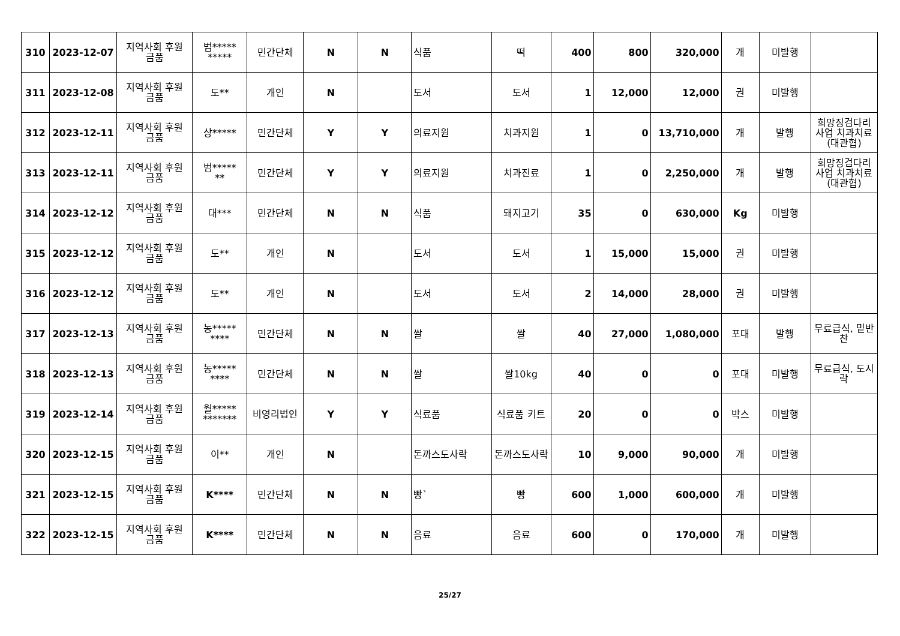| 310 | 2023-12-07 | 지역사회 후원 금품 | 범***** ***** | 민간단체 | N | N | 식품 | 떡 | 400 | 800 | 320,000 | 개 | 미발행 | |
| 311 | 2023-12-08 | 지역사회 후원 금품 | 도** | 개인 | N | | 도서 | 도서 | 1 | 12,000 | 12,000 | 권 | 미발행 | |
| 312 | 2023-12-11 | 지역사회 후원 금품 | 상***** | 민간단체 | Y | Y | 의료지원 | 치과지원 | 1 | 0 | 13,710,000 | 개 | 발행 | 희망징검다리 사업 치과치료(대관협) |
| 313 | 2023-12-11 | 지역사회 후원 금품 | 범***** ** | 민간단체 | Y | Y | 의료지원 | 치과진료 | 1 | 0 | 2,250,000 | 개 | 발행 | 희망징검다리 사업 치과치료(대관협) |
| 314 | 2023-12-12 | 지역사회 후원 금품 | 대*** | 민간단체 | N | N | 식품 | 돼지고기 | 35 | 0 | 630,000 | Kg | 미발행 | |
| 315 | 2023-12-12 | 지역사회 후원 금품 | 도** | 개인 | N | | 도서 | 도서 | 1 | 15,000 | 15,000 | 권 | 미발행 | |
| 316 | 2023-12-12 | 지역사회 후원 금품 | 도** | 개인 | N | | 도서 | 도서 | 2 | 14,000 | 28,000 | 권 | 미발행 | |
| 317 | 2023-12-13 | 지역사회 후원 금품 | 농***** **** | 민간단체 | N | N | 쌀 | 쌀 | 40 | 27,000 | 1,080,000 | 포대 | 발행 | 무료급식, 밑반찬 |
| 318 | 2023-12-13 | 지역사회 후원 금품 | 농***** **** | 민간단체 | N | N | 쌀 | 쌀10kg | 40 | 0 | 0 | 포대 | 미발행 | 무료급식, 도시락 |
| 319 | 2023-12-14 | 지역사회 후원 금품 | 월***** ******* | 비영리법인 | Y | Y | 식료품 | 식료품 키트 | 20 | 0 | 0 | 박스 | 미발행 | |
| 320 | 2023-12-15 | 지역사회 후원 금품 | 이** | 개인 | N | | 돈까스도사락 | 돈까스도사락 | 10 | 9,000 | 90,000 | 개 | 미발행 | |
| 321 | 2023-12-15 | 지역사회 후원 금품 | K**** | 민간단체 | N | N | 빵` | 빵 | 600 | 1,000 | 600,000 | 개 | 미발행 | |
| 322 | 2023-12-15 | 지역사회 후원 금품 | K**** | 민간단체 | N | N | 음료 | 음료 | 600 | 0 | 170,000 | 개 | 미발행 | |
25/27